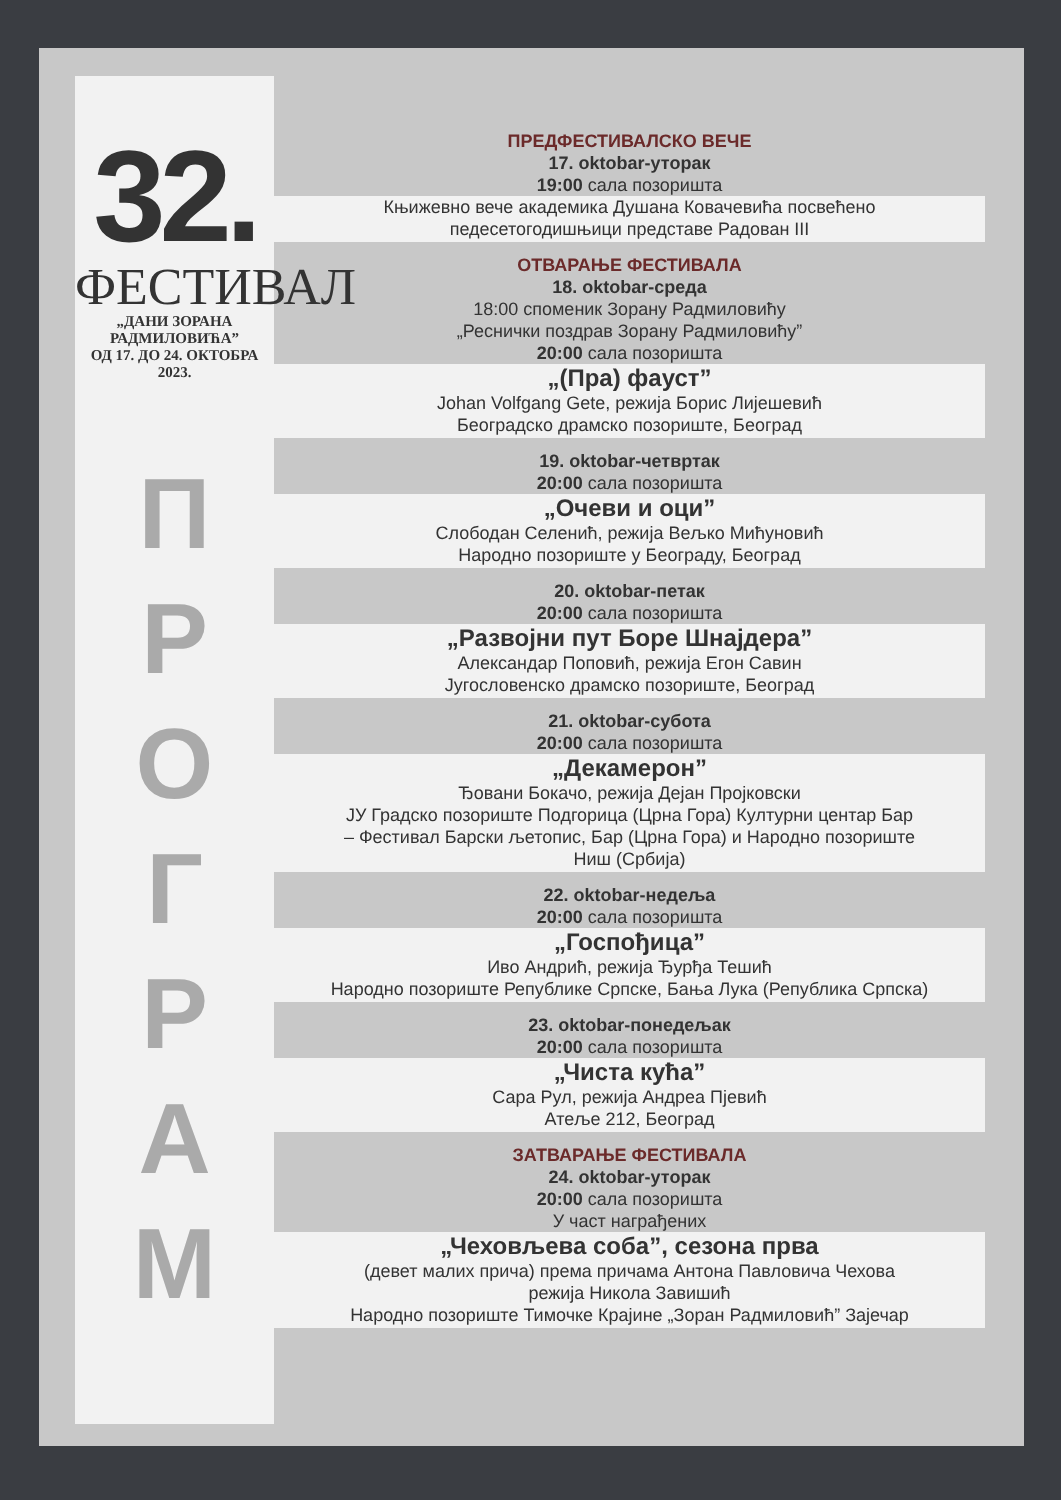32.
ФЕСТИВАЛ
„ДАНИ ЗОРАНА РАДМИЛОВИЋА”
ОД 17. ДО 24. ОКТОБРА 2023.
П
Р
О
Г
Р
А
М
ПРЕДФЕСТИВАЛСКО ВЕЧЕ
17. oktobar-уторак
19:00 сала позоришта
Књижевно вече академика Душана Ковачевића посвећено
педесетогодишњици представе Радован III
ОТВАРАЊЕ ФЕСТИВАЛА
18. oktobar-среда
18:00 споменик Зорану Радмиловићу
„Реснички поздрав Зорану Радмиловићу”
20:00 сала позоришта
„(Пра) фауст”
Johan Volfgang Gete, режија Борис Лијешевић
Београдско драмско позориште, Београд
19. oktobar-четвртак
20:00 сала позоришта
„Очеви и оци”
Слободан Селенић, режија Вељко Мићуновић
Народно позориште у Београду, Београд
20. oktobar-петак
20:00 сала позоришта
„Развојни пут Боре Шнајдера”
Александар Поповић, режија Егон Савин
Југословенско драмско позориште, Београд
21. oktobar-субота
20:00 сала позоришта
„Декамерон”
Ђовани Бокачо, режија Дејан Пројковски
ЈУ Градско позориште Подгорица (Црна Гора) Културни центар Бар
– Фестивал Барски љетопис, Бар (Црна Гора) и Народно позориште
Ниш (Србија)
22. oktobar-недеља
20:00 сала позоришта
„Госпођица”
Иво Андрић, режија Ђурђа Тешић
Народно позориште Републике Српске, Бања Лука (Република Српска)
23. oktobar-понедељак
20:00 сала позоришта
„Чиста кућа”
Сара Рул, режија Андреа Пјевић
Атеље 212, Београд
ЗАТВАРАЊЕ ФЕСТИВАЛА
24. oktobar-уторак
20:00 сала позоришта
У част награђених
„Чеховљева соба”, сезона прва
(девет малих прича) према причама Антона Павловича Чехова
режија Никола Завишић
Народно позориште Тимочке Крајине „Зоран Радмиловић” Зајечар